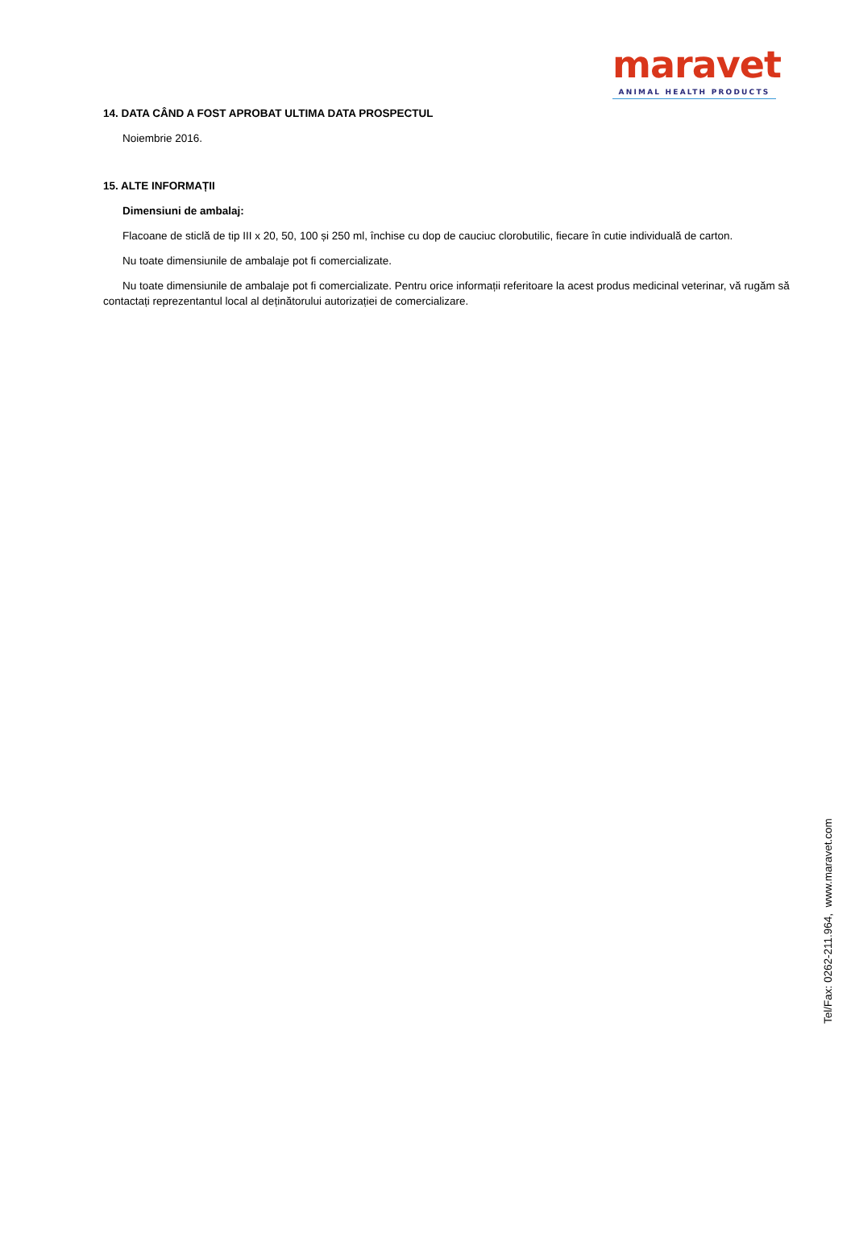maravet
ANIMAL HEALTH PRODUCTS
14. DATA CÂND A FOST APROBAT ULTIMA DATA PROSPECTUL
Noiembrie 2016.
15. ALTE INFORMAȚII
Dimensiuni de ambalaj:
Flacoane de sticlă de tip III x 20, 50, 100 și 250 ml, închise cu dop de cauciuc clorobutilic, fiecare în cutie individuală de carton.
Nu toate dimensiunile de ambalaje pot fi comercializate.
Nu toate dimensiunile de ambalaje pot fi comercializate. Pentru orice informații referitoare la acest produs medicinal veterinar, vă rugăm să contactați reprezentantul local al deținătorului autorizației de comercializare.
Tel/Fax: 0262-211.964, www.maravet.com